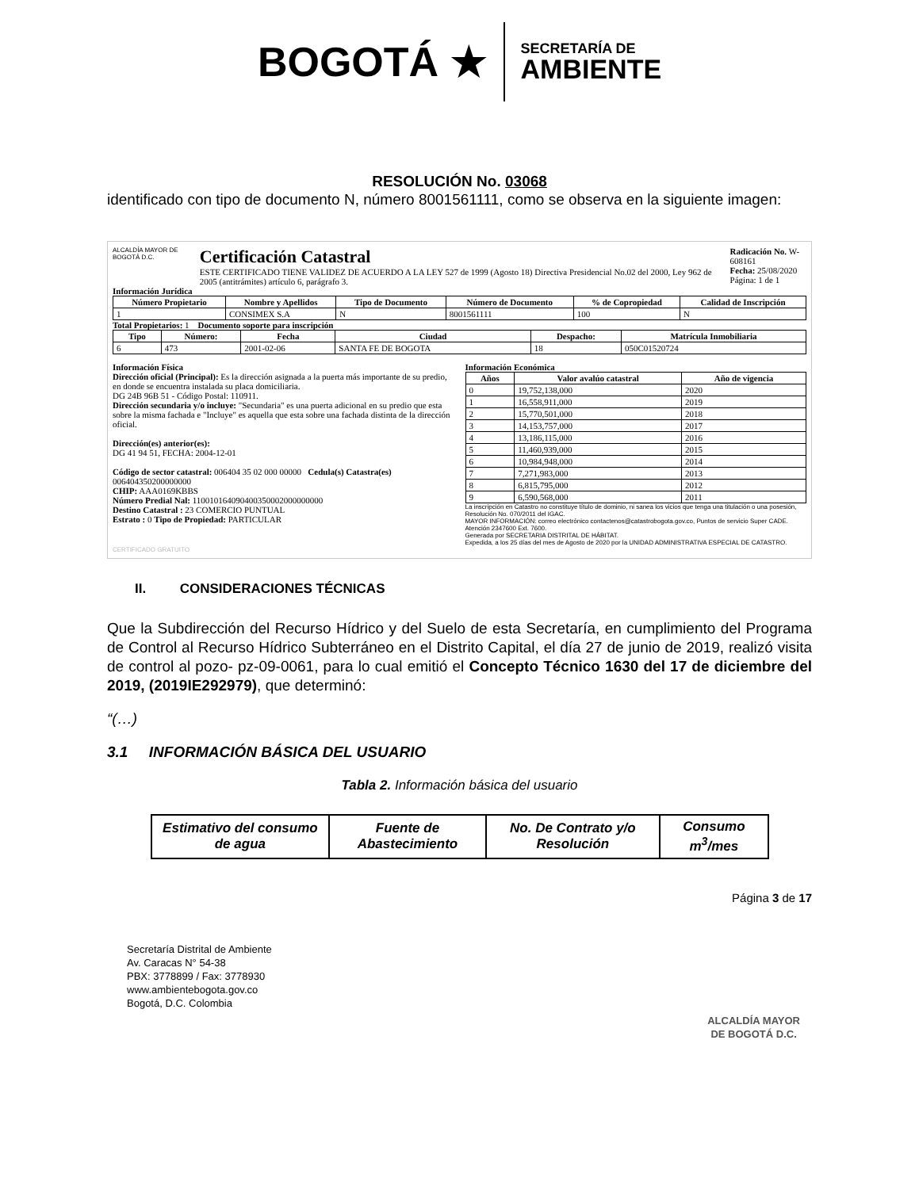BOGOTÁ ★
SECRETARÍA DE
AMBIENTE
RESOLUCIÓN No. 03068
identificado con tipo de documento N, número 8001561111, como se observa en la siguiente imagen:
ALCALDÍA MAYOR DE BOGOTÁ D.C.
Certificación Catastral
ESTE CERTIFICADO TIENE VALIDEZ DE ACUERDO A LA LEY 527 de 1999 (Agosto 18) Directiva Presidencial No.02 del 2000, Ley 962 de 2005 (antitrámites) artículo 6, parágrafo 3.
Radicación No. W-608161
Fecha: 25/08/2020
Página: 1 de 1
Información Jurídica
| Número Propietario | Nombre y Apellidos | Tipo de Documento | Número de Documento | % de Copropiedad | Calidad de Inscripción |
| --- | --- | --- | --- | --- | --- |
| 1 | CONSIMEX S.A | N | 8001561111 | 100 | N |
Total Propietarios: 1 Documento soporte para inscripción
| Tipo | Número: | Fecha | Ciudad | Despacho: | Matrícula Inmobiliaria |
| --- | --- | --- | --- | --- | --- |
| 6 | 473 | 2001-02-06 | SANTA FE DE BOGOTA | 18 | 050C01520724 |
Información Física
Dirección oficial (Principal): Es la dirección asignada a la puerta más importante de su predio, en donde se encuentra instalada su placa domiciliaria.
DG 24B 96B 51 - Código Postal: 110911.
Dirección secundaria y/o incluye: "Secundaria" es una puerta adicional en su predio que esta sobre la misma fachada e "Incluye" es aquella que esta sobre una fachada distinta de la dirección oficial.
Dirección(es) anterior(es):
DG 41 94 51, FECHA: 2004-12-01
Código de sector catastral: 006404 35 02 000 00000 Cedula(s) Catastra(es) 006404350200000000
CHIP: AAA0169KBBS
Número Predial Nal: 110010164090400350002000000000
Destino Catastral : 23 COMERCIO PUNTUAL
Estrato : 0 Tipo de Propiedad: PARTICULAR
Información Económica
| Años | Valor avalúo catastral | Año de vigencia |
| --- | --- | --- |
| 0 | 19,752,138,000 | 2020 |
| 1 | 16,558,911,000 | 2019 |
| 2 | 15,770,501,000 | 2018 |
| 3 | 14,153,757,000 | 2017 |
| 4 | 13,186,115,000 | 2016 |
| 5 | 11,460,939,000 | 2015 |
| 6 | 10,984,948,000 | 2014 |
| 7 | 7,271,983,000 | 2013 |
| 8 | 6,815,795,000 | 2012 |
| 9 | 6,590,568,000 | 2011 |
La inscripción en Catastro no constituye título de dominio, ni sanea los vicios que tenga una titulación o una posesión, Resolución No. 070/2011 del IGAC.
MAYOR INFORMACIÓN: correo electrónico contactenos@catastrobogota.gov.co, Puntos de servicio Super CADE. Atención 2347600 Ext. 7600.
Generada por SECRETARIA DISTRITAL DE HÁBITAT.
Expedida, a los 25 días del mes de Agosto de 2020 por la UNIDAD ADMINISTRATIVA ESPECIAL DE CATASTRO.
CERTIFICADO GRATUITO
II. CONSIDERACIONES TÉCNICAS
Que la Subdirección del Recurso Hídrico y del Suelo de esta Secretaría, en cumplimiento del Programa de Control al Recurso Hídrico Subterráneo en el Distrito Capital, el día 27 de junio de 2019, realizó visita de control al pozo- pz-09-0061, para lo cual emitió el Concepto Técnico 1630 del 17 de diciembre del 2019, (2019IE292979), que determinó:
“(…)
3.1 INFORMACIÓN BÁSICA DEL USUARIO
Tabla 2. Información básica del usuario
| Estimativo del consumo de agua | Fuente de Abastecimiento | No. De Contrato y/o Resolución | Consumo m<sup>3</sup>/mes |
| --- | --- | --- | --- |
Página 3 de 17
Secretaría Distrital de Ambiente
Av. Caracas N° 54-38
PBX: 3778899 / Fax: 3778930
www.ambientebogota.gov.co
Bogotá, D.C. Colombia
ALCALDÍA MAYOR
DE BOGOTÁ D.C.